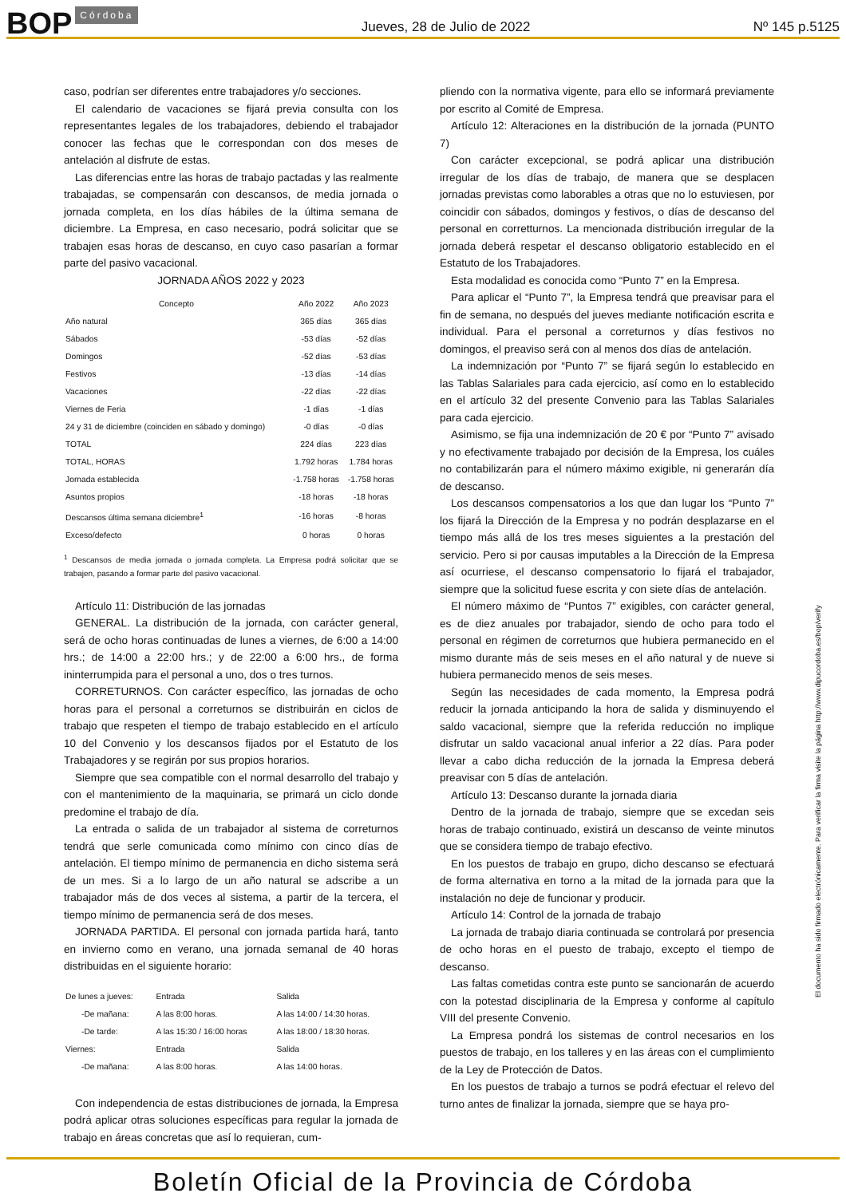BOP Córdoba
Jueves, 28 de Julio de 2022
Nº 145 p.5125
caso, podrían ser diferentes entre trabajadores y/o secciones.
El calendario de vacaciones se fijará previa consulta con los representantes legales de los trabajadores, debiendo el trabajador conocer las fechas que le correspondan con dos meses de antelación al disfrute de estas.
Las diferencias entre las horas de trabajo pactadas y las realmente trabajadas, se compensarán con descansos, de media jornada o jornada completa, en los días hábiles de la última semana de diciembre. La Empresa, en caso necesario, podrá solicitar que se trabajen esas horas de descanso, en cuyo caso pasarían a formar parte del pasivo vacacional.
JORNADA AÑOS 2022 y 2023
| Concepto | Año 2022 | Año 2023 |
| --- | --- | --- |
| Año natural | 365 días | 365 días |
| Sábados | -53 días | -52 días |
| Domingos | -52 días | -53 días |
| Festivos | -13 días | -14 días |
| Vacaciones | -22 días | -22 días |
| Viernes de Feria | -1 días | -1 días |
| 24 y 31 de diciembre (coinciden en sábado y domingo) | -0 días | -0 días |
| TOTAL | 224 días | 223 días |
| TOTAL, HORAS | 1.792 horas | 1.784 horas |
| Jornada establecida | -1.758 horas | -1.758 horas |
| Asuntos propios | -18 horas | -18 horas |
| Descansos última semana diciembre<sup>1</sup> | -16 horas | -8 horas |
| Exceso/defecto | 0 horas | 0 horas |
<sup>1</sup> Descansos de media jornada o jornada completa. La Empresa podrá solicitar que se trabajen, pasando a formar parte del pasivo vacacional.
Artículo 11: Distribución de las jornadas
GENERAL. La distribución de la jornada, con carácter general, será de ocho horas continuadas de lunes a viernes, de 6:00 a 14:00 hrs.; de 14:00 a 22:00 hrs.; y de 22:00 a 6:00 hrs., de forma ininterrumpida para el personal a uno, dos o tres turnos.
CORRETURNOS. Con carácter específico, las jornadas de ocho horas para el personal a correturnos se distribuirán en ciclos de trabajo que respeten el tiempo de trabajo establecido en el artículo 10 del Convenio y los descansos fijados por el Estatuto de los Trabajadores y se regirán por sus propios horarios.
Siempre que sea compatible con el normal desarrollo del trabajo y con el mantenimiento de la maquinaria, se primará un ciclo donde predomine el trabajo de día.
La entrada o salida de un trabajador al sistema de correturnos tendrá que serle comunicada como mínimo con cinco días de antelación. El tiempo mínimo de permanencia en dicho sistema será de un mes. Si a lo largo de un año natural se adscribe a un trabajador más de dos veces al sistema, a partir de la tercera, el tiempo mínimo de permanencia será de dos meses.
JORNADA PARTIDA. El personal con jornada partida hará, tanto en invierno como en verano, una jornada semanal de 40 horas distribuidas en el siguiente horario:
| De lunes a jueves: | Entrada | Salida |
| -De mañana: | A las 8:00 horas. | A las 14:00 / 14:30 horas. |
| -De tarde: | A las 15:30 / 16:00 horas | A las 18:00 / 18:30 horas. |
| Viernes: | Entrada | Salida |
| -De mañana: | A las 8:00 horas. | A las 14:00 horas. |
Con independencia de estas distribuciones de jornada, la Empresa podrá aplicar otras soluciones específicas para regular la jornada de trabajo en áreas concretas que así lo requieran, cum-
pliendo con la normativa vigente, para ello se informará previamente por escrito al Comité de Empresa.
Artículo 12: Alteraciones en la distribución de la jornada (PUNTO 7)
Con carácter excepcional, se podrá aplicar una distribución irregular de los días de trabajo, de manera que se desplacen jornadas previstas como laborables a otras que no lo estuviesen, por coincidir con sábados, domingos y festivos, o días de descanso del personal en corretturnos. La mencionada distribución irregular de la jornada deberá respetar el descanso obligatorio establecido en el Estatuto de los Trabajadores.
Esta modalidad es conocida como “Punto 7” en la Empresa.
Para aplicar el “Punto 7”, la Empresa tendrá que preavisar para el fin de semana, no después del jueves mediante notificación escrita e individual. Para el personal a correturnos y días festivos no domingos, el preaviso será con al menos dos días de antelación.
La indemnización por “Punto 7” se fijará según lo establecido en las Tablas Salariales para cada ejercicio, así como en lo establecido en el artículo 32 del presente Convenio para las Tablas Salariales para cada ejercicio.
Asimismo, se fija una indemnización de 20 € por “Punto 7” avisado y no efectivamente trabajado por decisión de la Empresa, los cuáles no contabilizarán para el número máximo exigible, ni generarán día de descanso.
Los descansos compensatorios a los que dan lugar los “Punto 7” los fijará la Dirección de la Empresa y no podrán desplazarse en el tiempo más allá de los tres meses siguientes a la prestación del servicio. Pero si por causas imputables a la Dirección de la Empresa así ocurriese, el descanso compensatorio lo fijará el trabajador, siempre que la solicitud fuese escrita y con siete días de antelación.
El número máximo de “Puntos 7” exigibles, con carácter general, es de diez anuales por trabajador, siendo de ocho para todo el personal en régimen de correturnos que hubiera permanecido en el mismo durante más de seis meses en el año natural y de nueve si hubiera permanecido menos de seis meses.
Según las necesidades de cada momento, la Empresa podrá reducir la jornada anticipando la hora de salida y disminuyendo el saldo vacacional, siempre que la referida reducción no implique disfrutar un saldo vacacional anual inferior a 22 días. Para poder llevar a cabo dicha reducción de la jornada la Empresa deberá preavisar con 5 días de antelación.
Artículo 13: Descanso durante la jornada diaria
Dentro de la jornada de trabajo, siempre que se excedan seis horas de trabajo continuado, existirá un descanso de veinte minutos que se considera tiempo de trabajo efectivo.
En los puestos de trabajo en grupo, dicho descanso se efectuará de forma alternativa en torno a la mitad de la jornada para que la instalación no deje de funcionar y producir.
Artículo 14: Control de la jornada de trabajo
La jornada de trabajo diaria continuada se controlará por presencia de ocho horas en el puesto de trabajo, excepto el tiempo de descanso.
Las faltas cometidas contra este punto se sancionarán de acuerdo con la potestad disciplinaria de la Empresa y conforme al capítulo VIII del presente Convenio.
La Empresa pondrá los sistemas de control necesarios en los puestos de trabajo, en los talleres y en las áreas con el cumplimiento de la Ley de Protección de Datos.
En los puestos de trabajo a turnos se podrá efectuar el relevo del turno antes de finalizar la jornada, siempre que se haya pro-
El documento ha sido firmado electrónicamente. Para verificar la firma visite la página http://www.dipucordoba.es/bop/verify
Boletín Oficial de la Provincia de Córdoba